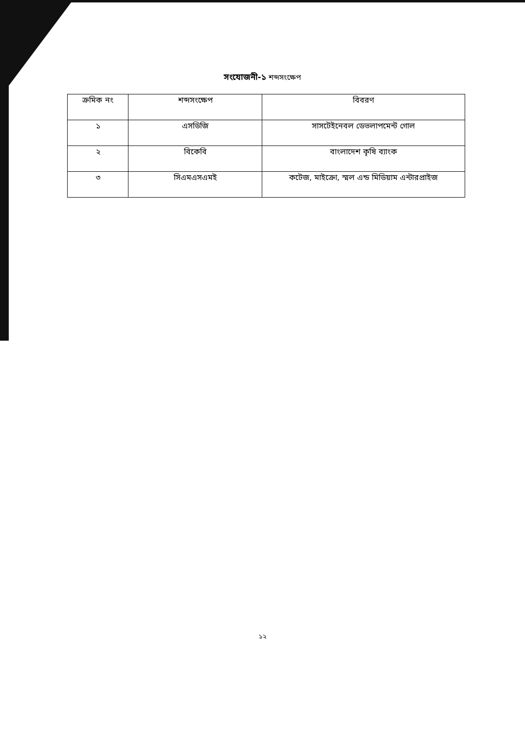সংযোজনী-১ শব্দসংক্ষেপ
| ক্রমিক নং | শব্দসংক্ষেপ | বিবরণ |
| --- | --- | --- |
| ১ | এসডিজি | সাসটেইনেবল ডেভলাপমেন্ট গোল |
| ২ | বিকেবি | বাংলাদেশ কৃষি ব্যাংক |
| ৩ | সিএমএসএমই | কটেজ, মাইক্রো, স্মল এন্ড মিডিয়াম এন্টারপ্রাইজ |
১২